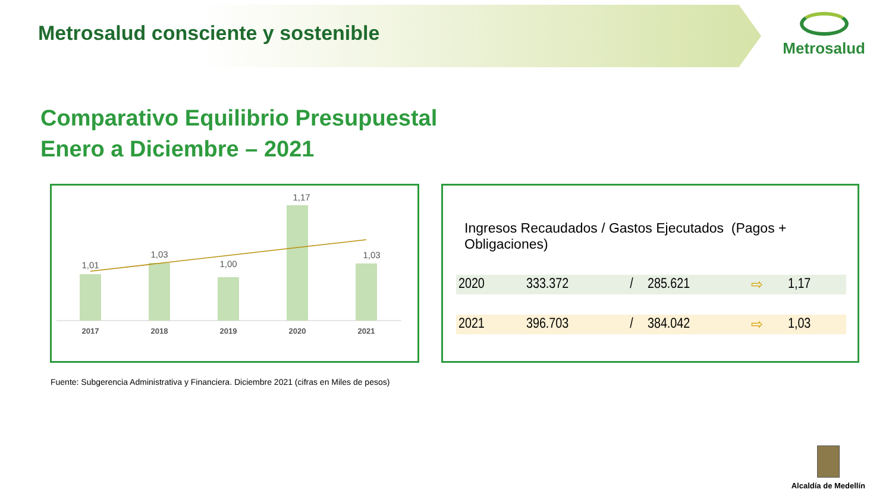Metrosalud consciente y sostenible
Metrosalud
Comparativo Equilibrio Presupuestal
Enero a Diciembre – 2021
1,01
1,03
1,00
1,17
1,03
2017
2018
2019
2020
2021
Ingresos Recaudados / Gastos Ejecutados (Pagos + Obligaciones)
| 2020 | 333.372 | / | 285.621 | ⇨ | 1,17 |
| 2021 | 396.703 | / | 384.042 | ⇨ | 1,03 |
Fuente: Subgerencia Administrativa y Financiera. Diciembre 2021 (cifras en Miles de pesos)
Alcaldía de Medellín